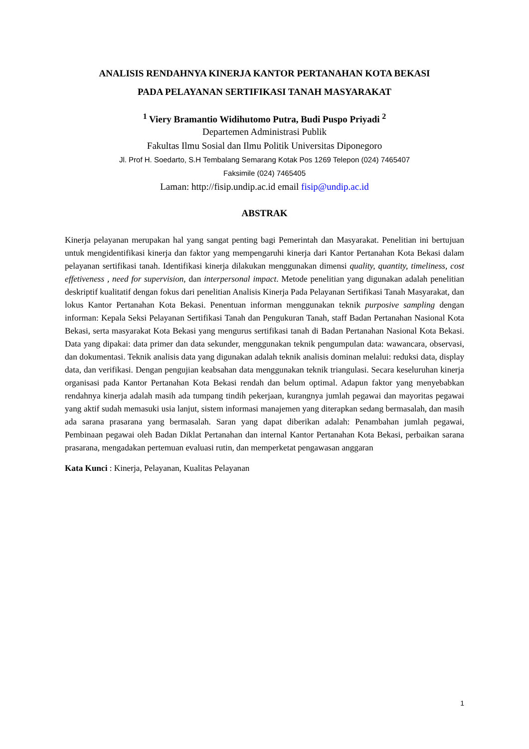ANALISIS RENDAHNYA KINERJA KANTOR PERTANAHAN KOTA BEKASI
PADA PELAYANAN SERTIFIKASI TANAH MASYARAKAT
<sup>1</sup> Viery Bramantio Widihutomo Putra, Budi Puspo Priyadi <sup>2</sup>
Departemen Administrasi Publik
Fakultas Ilmu Sosial dan Ilmu Politik Universitas Diponegoro
Jl. Prof H. Soedarto, S.H Tembalang Semarang Kotak Pos 1269 Telepon (024) 7465407
Faksimile (024) 7465405
Laman: http://fisip.undip.ac.id email fisip@undip.ac.id
ABSTRAK
Kinerja pelayanan merupakan hal yang sangat penting bagi Pemerintah dan Masyarakat. Penelitian ini bertujuan untuk mengidentifikasi kinerja dan faktor yang mempengaruhi kinerja dari Kantor Pertanahan Kota Bekasi dalam pelayanan sertifikasi tanah. Identifikasi kinerja dilakukan menggunakan dimensi quality, quantity, timeliness, cost effetiveness , need for supervision, dan interpersonal impact. Metode penelitian yang digunakan adalah penelitian deskriptif kualitatif dengan fokus dari penelitian Analisis Kinerja Pada Pelayanan Sertifikasi Tanah Masyarakat, dan lokus Kantor Pertanahan Kota Bekasi. Penentuan informan menggunakan teknik purposive sampling dengan informan: Kepala Seksi Pelayanan Sertifikasi Tanah dan Pengukuran Tanah, staff Badan Pertanahan Nasional Kota Bekasi, serta masyarakat Kota Bekasi yang mengurus sertifikasi tanah di Badan Pertanahan Nasional Kota Bekasi. Data yang dipakai: data primer dan data sekunder, menggunakan teknik pengumpulan data: wawancara, observasi, dan dokumentasi. Teknik analisis data yang digunakan adalah teknik analisis dominan melalui: reduksi data, display data, dan verifikasi. Dengan pengujian keabsahan data menggunakan teknik triangulasi. Secara keseluruhan kinerja organisasi pada Kantor Pertanahan Kota Bekasi rendah dan belum optimal. Adapun faktor yang menyebabkan rendahnya kinerja adalah masih ada tumpang tindih pekerjaan, kurangnya jumlah pegawai dan mayoritas pegawai yang aktif sudah memasuki usia lanjut, sistem informasi manajemen yang diterapkan sedang bermasalah, dan masih ada sarana prasarana yang bermasalah. Saran yang dapat diberikan adalah: Penambahan jumlah pegawai, Pembinaan pegawai oleh Badan Diklat Pertanahan dan internal Kantor Pertanahan Kota Bekasi, perbaikan sarana prasarana, mengadakan pertemuan evaluasi rutin, dan memperketat pengawasan anggaran
Kata Kunci : Kinerja, Pelayanan, Kualitas Pelayanan
1